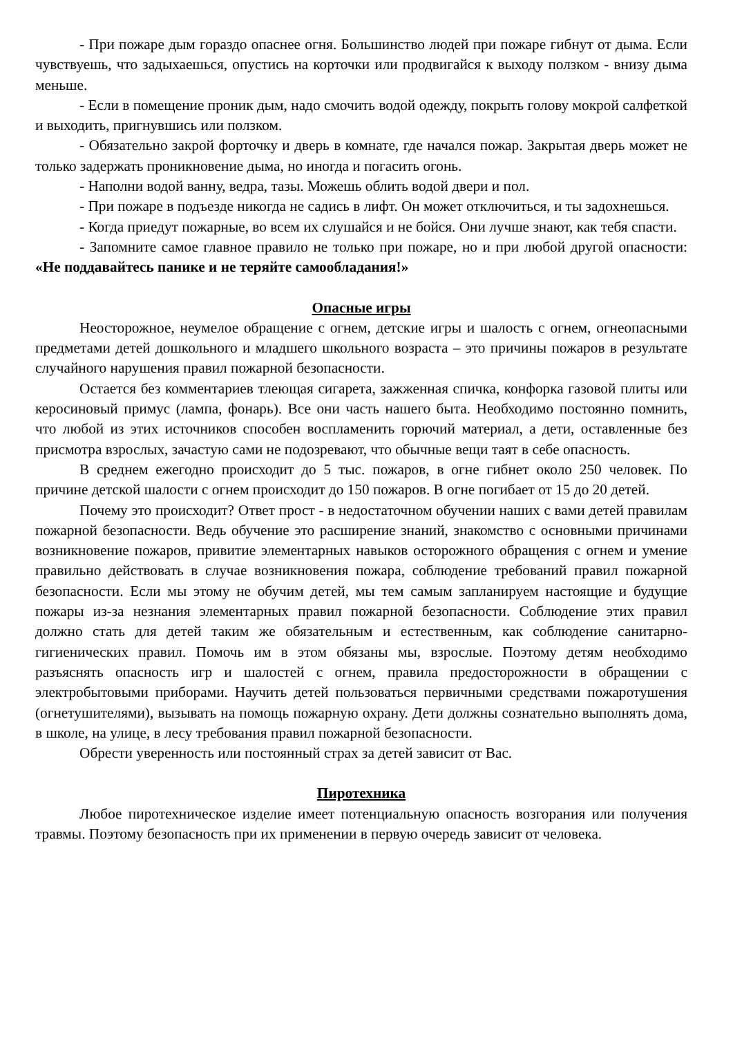- При пожаре дым гораздо опаснее огня. Большинство людей при пожаре гибнут от дыма. Если чувствуешь, что задыхаешься, опустись на корточки или продвигайся к выходу ползком - внизу дыма меньше.
- Если в помещение проник дым, надо смочить водой одежду, покрыть голову мокрой салфеткой и выходить, пригнувшись или ползком.
- Обязательно закрой форточку и дверь в комнате, где начался пожар. Закрытая дверь может не только задержать проникновение дыма, но иногда и погасить огонь.
- Наполни водой ванну, ведра, тазы. Можешь облить водой двери и пол.
- При пожаре в подъезде никогда не садись в лифт. Он может отключиться, и ты задохнешься.
- Когда приедут пожарные, во всем их слушайся и не бойся. Они лучше знают, как тебя спасти.
- Запомните самое главное правило не только при пожаре, но и при любой другой опасности: «Не поддавайтесь панике и не теряйте самообладания!»
Опасные игры
Неосторожное, неумелое обращение с огнем, детские игры и шалость с огнем, огнеопасными предметами детей дошкольного и младшего школьного возраста – это причины пожаров в результате случайного нарушения правил пожарной безопасности.
Остается без комментариев тлеющая сигарета, зажженная спичка, конфорка газовой плиты или керосиновый примус (лампа, фонарь). Все они часть нашего быта. Необходимо постоянно помнить, что любой из этих источников способен воспламенить горючий материал, а дети, оставленные без присмотра взрослых, зачастую сами не подозревают, что обычные вещи таят в себе опасность.
В среднем ежегодно происходит до 5 тыс. пожаров, в огне гибнет около 250 человек. По причине детской шалости с огнем происходит до 150 пожаров. В огне погибает от 15 до 20 детей.
Почему это происходит? Ответ прост - в недостаточном обучении наших с вами детей правилам пожарной безопасности. Ведь обучение это расширение знаний, знакомство с основными причинами возникновение пожаров, привитие элементарных навыков осторожного обращения с огнем и умение правильно действовать в случае возникновения пожара, соблюдение требований правил пожарной безопасности. Если мы этому не обучим детей, мы тем самым запланируем настоящие и будущие пожары из-за незнания элементарных правил пожарной безопасности. Соблюдение этих правил должно стать для детей таким же обязательным и естественным, как соблюдение санитарно-гигиенических правил. Помочь им в этом обязаны мы, взрослые. Поэтому детям необходимо разъяснять опасность игр и шалостей с огнем, правила предосторожности в обращении с электробытовыми приборами. Научить детей пользоваться первичными средствами пожаротушения (огнетушителями), вызывать на помощь пожарную охрану. Дети должны сознательно выполнять дома, в школе, на улице, в лесу требования правил пожарной безопасности.
Обрести уверенность или постоянный страх за детей зависит от Вас.
Пиротехника
Любое пиротехническое изделие имеет потенциальную опасность возгорания или получения травмы. Поэтому безопасность при их применении в первую очередь зависит от человека.